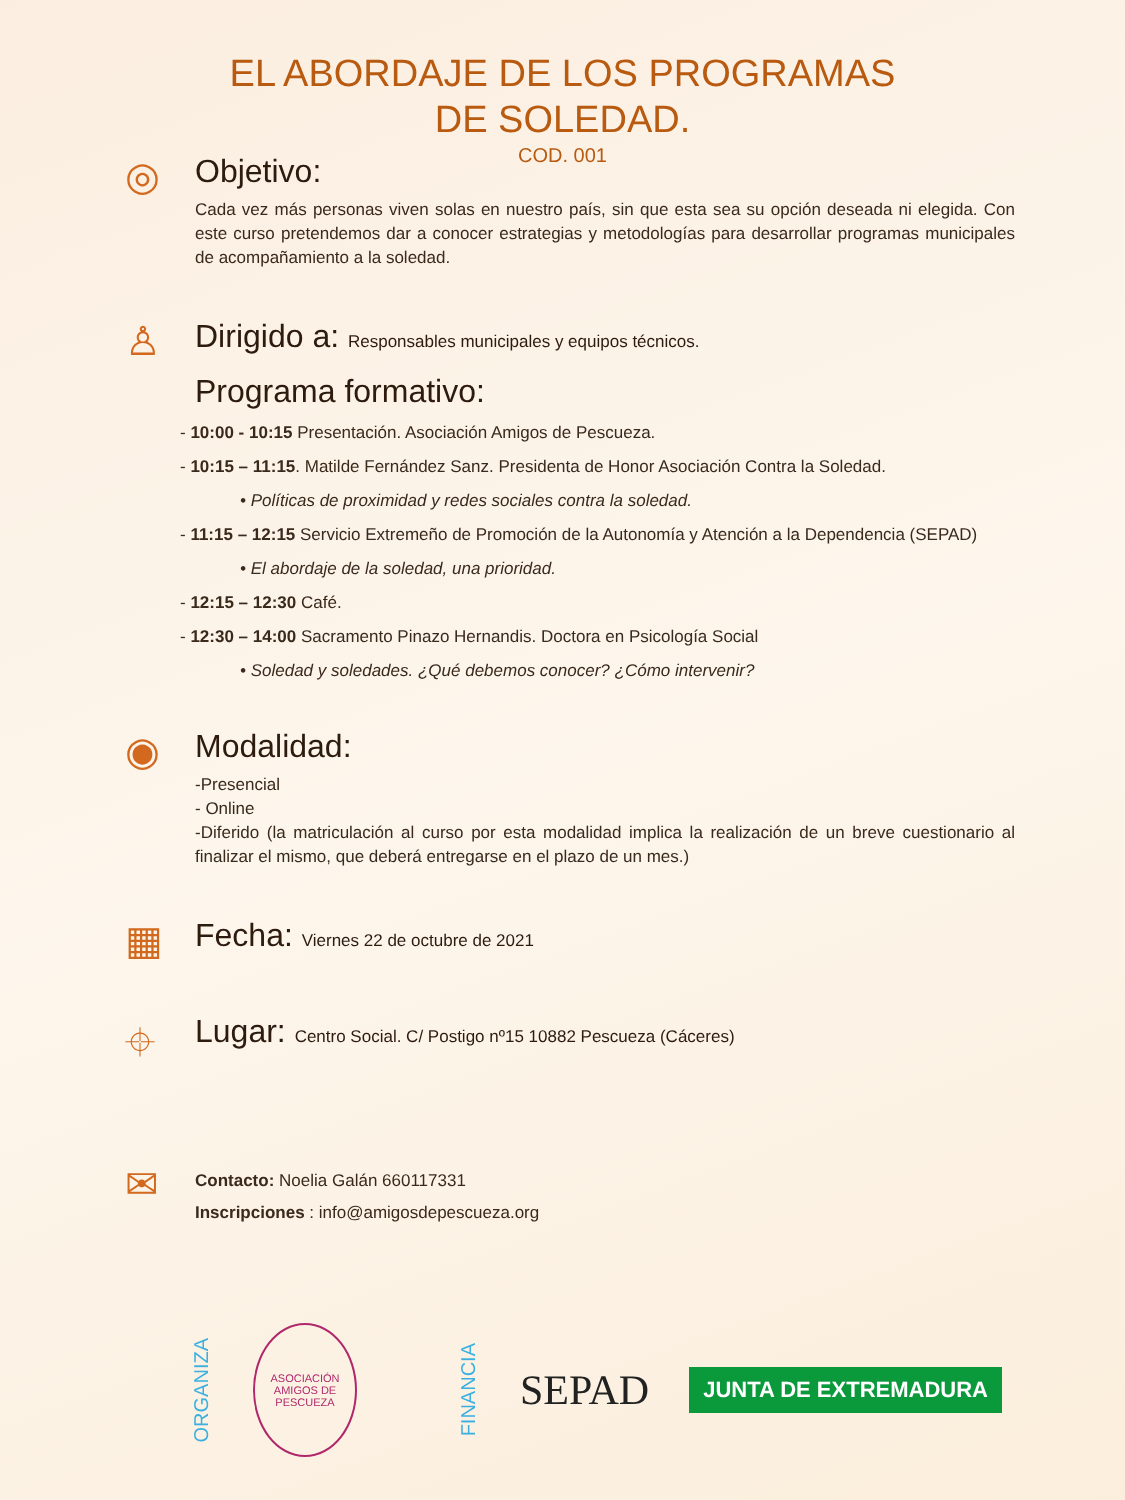EL ABORDAJE DE LOS PROGRAMAS
DE SOLEDAD.
COD. 001
◎
Objetivo:
Cada vez más personas viven solas en nuestro país, sin que esta sea su opción deseada ni elegida. Con este curso pretendemos dar a conocer estrategias y metodologías para desarrollar programas municipales de acompañamiento a la soledad.
♙
Dirigido a: Responsables municipales y equipos técnicos.
Programa formativo:
- 10:00 - 10:15 Presentación. Asociación Amigos de Pescueza.
- 10:15 – 11:15. Matilde Fernández Sanz. Presidenta de Honor Asociación Contra la Soledad.
• Políticas de proximidad y redes sociales contra la soledad.
- 11:15 – 12:15 Servicio Extremeño de Promoción de la Autonomía y Atención a la Dependencia (SEPAD)
• El abordaje de la soledad, una prioridad.
- 12:15 – 12:30 Café.
- 12:30 – 14:00 Sacramento Pinazo Hernandis. Doctora en Psicología Social
• Soledad y soledades. ¿Qué debemos conocer? ¿Cómo intervenir?
◉
Modalidad:
-Presencial
- Online
-Diferido (la matriculación al curso por esta modalidad implica la realización de un breve cuestionario al finalizar el mismo, que deberá entregarse en el plazo de un mes.)
▦
Fecha: Viernes 22 de octubre de 2021
⌖
Lugar: Centro Social. C/ Postigo nº15 10882 Pescueza (Cáceres)
✉
Contacto: Noelia Galán 660117331
Inscripciones : info@amigosdepescueza.org
ORGANIZA
ASOCIACIÓN AMIGOS DE PESCUEZA
FINANCIA
SEPAD
JUNTA DE EXTREMADURA